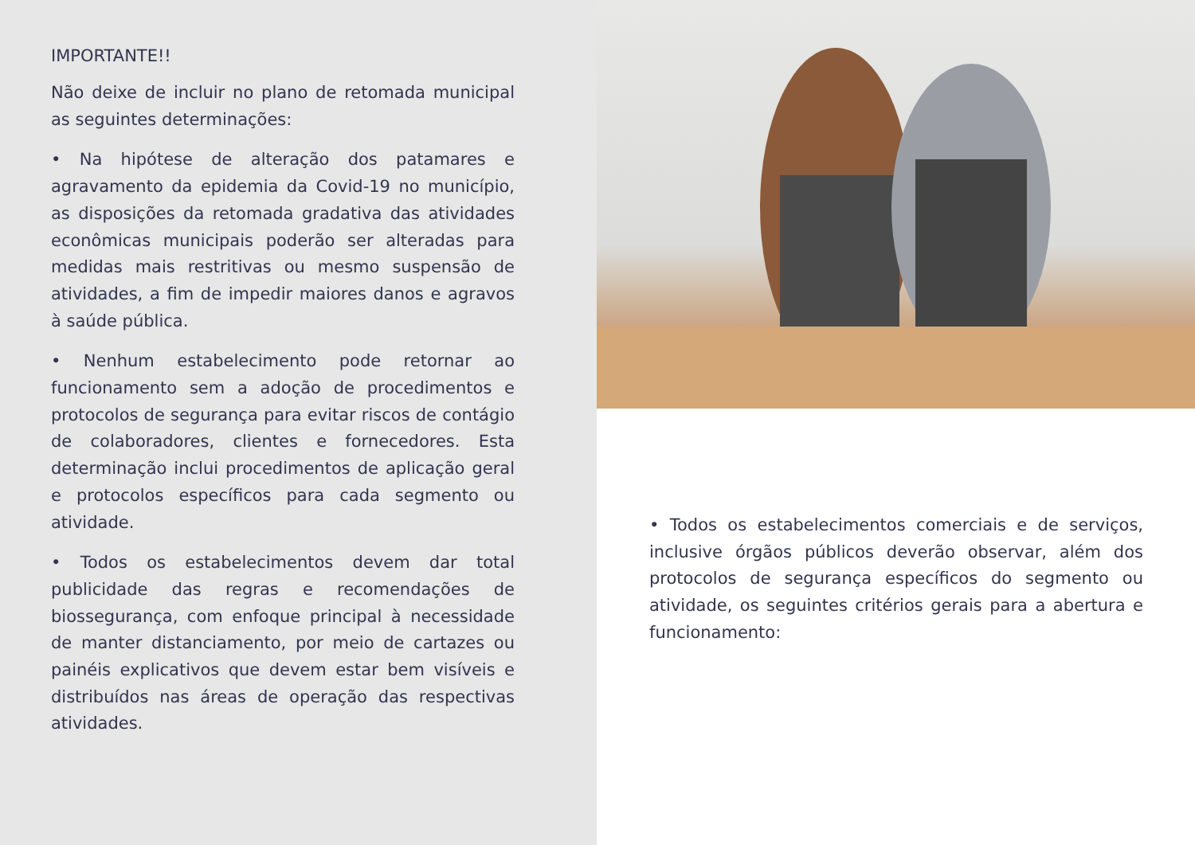IMPORTANTE!!
Não deixe de incluir no plano de retomada municipal as seguintes determinações:
• Na hipótese de alteração dos patamares e agravamento da epidemia da Covid-19 no município, as disposições da retomada gradativa das atividades econômicas municipais poderão ser alteradas para medidas mais restritivas ou mesmo suspensão de atividades, a fim de impedir maiores danos e agravos à saúde pública.
• Nenhum estabelecimento pode retornar ao funcionamento sem a adoção de procedimentos e protocolos de segurança para evitar riscos de contágio de colaboradores, clientes e fornecedores. Esta determinação inclui procedimentos de aplicação geral e protocolos específicos para cada segmento ou atividade.
• Todos os estabelecimentos devem dar total publicidade das regras e recomendações de biossegurança, com enfoque principal à necessidade de manter distanciamento, por meio de cartazes ou painéis explicativos que devem estar bem visíveis e distribuídos nas áreas de operação das respectivas atividades.
• Todos os estabelecimentos comerciais e de serviços, inclusive órgãos públicos deverão observar, além dos protocolos de segurança específicos do segmento ou atividade, os seguintes critérios gerais para a abertura e funcionamento: